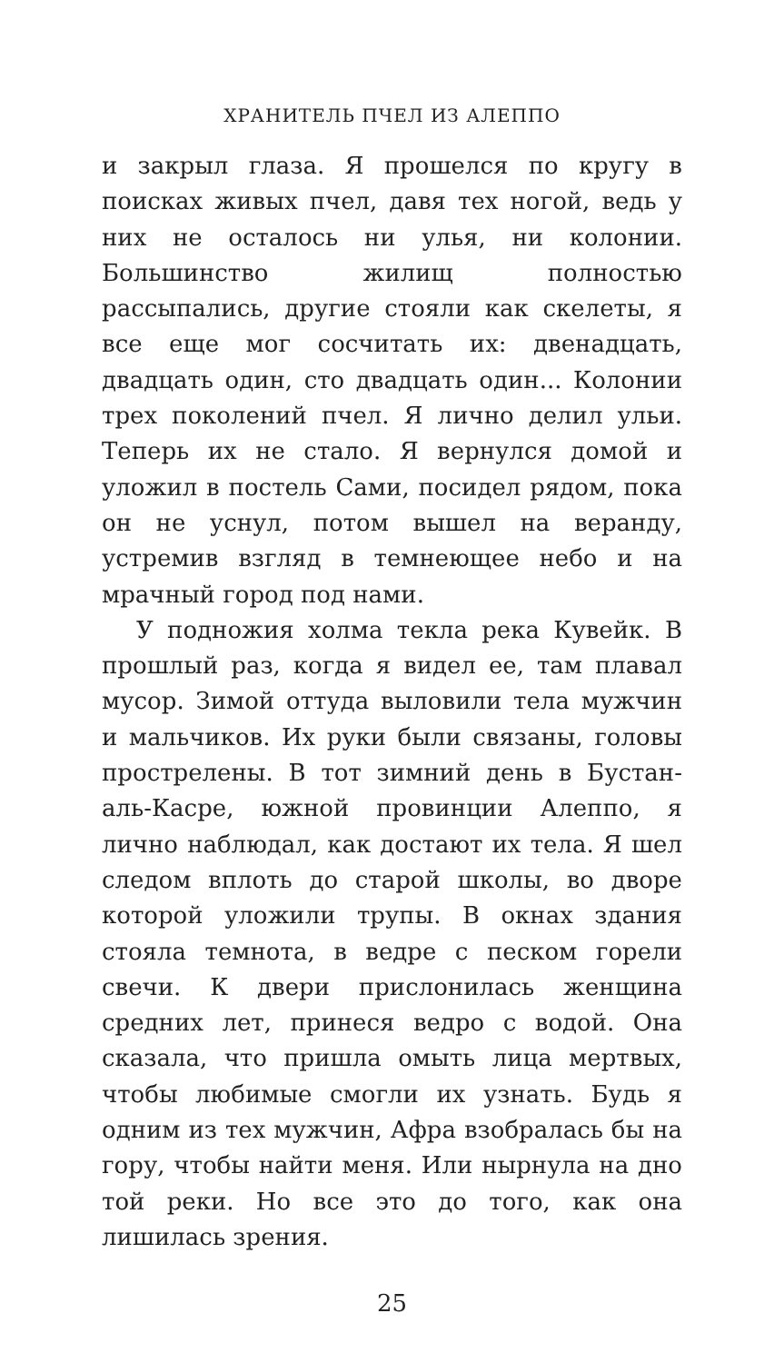ХРАНИТЕЛЬ ПЧЕЛ ИЗ АЛЕППО
и закрыл глаза. Я прошелся по кругу в поисках живых пчел, давя тех ногой, ведь у них не осталось ни улья, ни колонии. Большинство жилищ полностью рассыпались, другие стояли как скелеты, я все еще мог сосчитать их: двенадцать, двадцать один, сто двадцать один... Колонии трех поколений пчел. Я лично делил ульи. Теперь их не стало. Я вернулся домой и уложил в постель Сами, посидел рядом, пока он не уснул, потом вышел на веранду, устремив взгляд в темнеющее небо и на мрачный город под нами.
У подножия холма текла река Кувейк. В прошлый раз, когда я видел ее, там плавал мусор. Зимой оттуда выловили тела мужчин и мальчиков. Их руки были связаны, головы прострелены. В тот зимний день в Бустан-аль-Касре, южной провинции Алеппо, я лично наблюдал, как достают их тела. Я шел следом вплоть до старой школы, во дворе которой уложили трупы. В окнах здания стояла темнота, в ведре с песком горели свечи. К двери прислонилась женщина средних лет, принеся ведро с водой. Она сказала, что пришла омыть лица мертвых, чтобы любимые смогли их узнать. Будь я одним из тех мужчин, Афра взобралась бы на гору, чтобы найти меня. Или нырнула на дно той реки. Но все это до того, как она лишилась зрения.
25